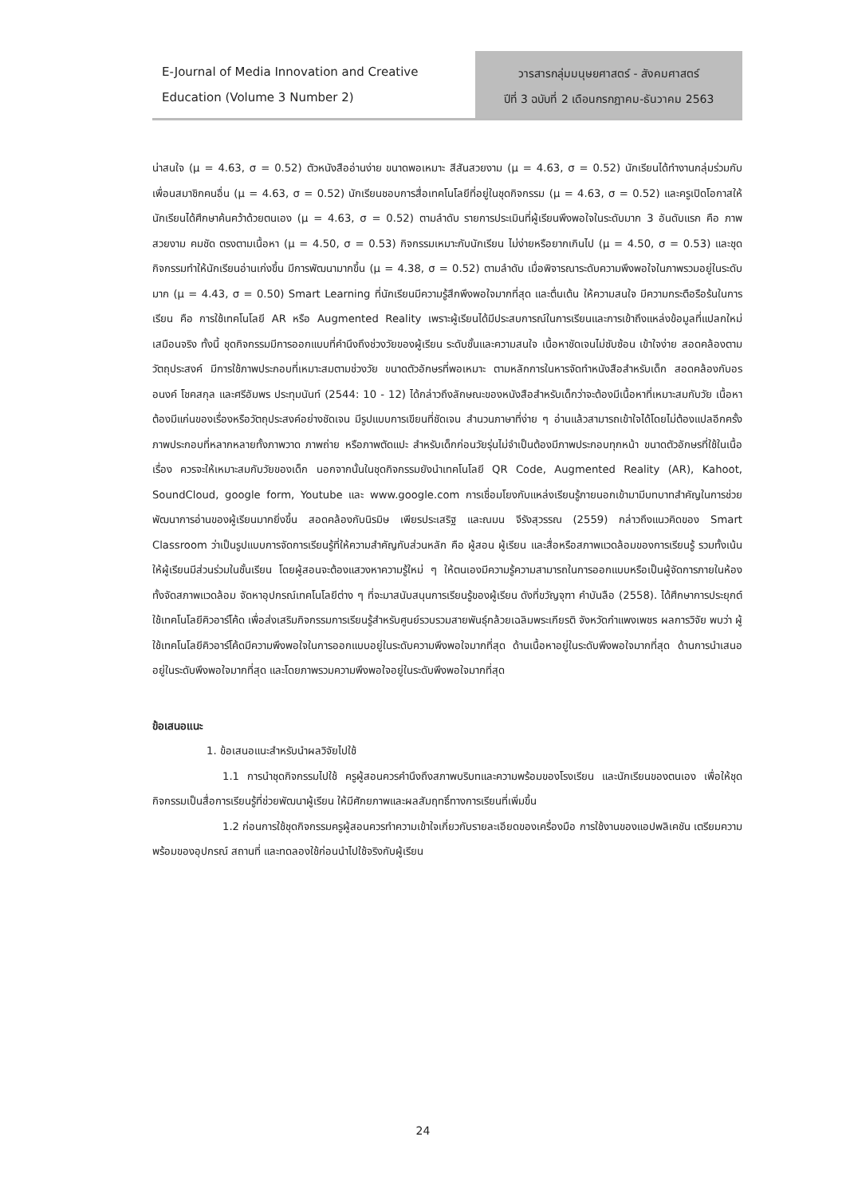E-Journal of Media Innovation and Creative
Education (Volume 3 Number 2)
วารสารกลุ่มมนุษยศาสตร์ - สังคมศาสตร์
ปีที่ 3 ฉบับที่ 2 เดือนกรกฎาคม-ธันวาคม 2563
น่าสนใจ (μ = 4.63, σ = 0.52) ตัวหนังสืออ่านง่าย ขนาดพอเหมาะ สีสันสวยงาม (μ = 4.63, σ = 0.52) นักเรียนได้ทำงานกลุ่มร่วมกับเพื่อนสมาชิกคนอื่น (μ = 4.63, σ = 0.52) นักเรียนชอบการสื่อเทคโนโลยีที่อยู่ในชุดกิจกรรม (μ = 4.63, σ = 0.52) และครูเปิดโอกาสให้นักเรียนได้ศึกษาค้นคว้าด้วยตนเอง (μ = 4.63, σ = 0.52) ตามลำดับ รายการประเมินที่ผู้เรียนพึงพอใจในระดับมาก 3 อันดับแรก คือ ภาพสวยงาม คมชัด ตรงตามเนื้อหา (μ = 4.50, σ = 0.53) กิจกรรมเหมาะกับนักเรียน ไม่ง่ายหรือยากเกินไป (μ = 4.50, σ = 0.53) และชุดกิจกรรมทำให้นักเรียนอ่านเก่งขึ้น มีการพัฒนามากขึ้น (μ = 4.38, σ = 0.52) ตามลำดับ เมื่อพิจารณาระดับความพึงพอใจในภาพรวมอยู่ในระดับมาก (μ = 4.43, σ = 0.50) Smart Learning ที่นักเรียนมีความรู้สึกพึงพอใจมากที่สุด และตื่นเต้น ให้ความสนใจ มีความกระตือรือร้นในการเรียน คือ การใช้เทคโนโลยี AR หรือ Augmented Reality เพราะผู้เรียนได้มีประสบการณ์ในการเรียนและการเข้าถึงแหล่งข้อมูลที่แปลกใหม่ เสมือนจริง ทั้งนี้ ชุดกิจกรรมมีการออกแบบที่คำนึงถึงช่วงวัยของผู้เรียน ระดับชั้นและความสนใจ เนื้อหาชัดเจนไม่ซับซ้อน เข้าใจง่าย สอดคล้องตามวัตถุประสงค์ มีการใช้ภาพประกอบที่เหมาะสมตามช่วงวัย ขนาดตัวอักษรที่พอเหมาะ ตามหลักการในหารจัดทำหนังสือสำหรับเด็ก สอดคล้องกับอรอนงค์ โชคสกุล และศรีอัมพร ประทุมนันท์ (2544: 10 - 12) ได้กล่าวถึงลักษณะของหนังสือสำหรับเด็กว่าจะต้องมีเนื้อหาที่เหมาะสมกับวัย เนื้อหาต้องมีแก่นของเรื่องหรือวัตถุประสงค์อย่างชัดเจน มีรูปแบบการเขียนที่ชัดเจน สำนวนภาษาที่ง่าย ๆ อ่านแล้วสามารถเข้าใจได้โดยไม่ต้องแปลอีกครั้ง ภาพประกอบที่หลากหลายทั้งภาพวาด ภาพถ่าย หรือภาพตัดแปะ สำหรับเด็กก่อนวัยรุ่นไม่จำเป็นต้องมีภาพประกอบทุกหน้า ขนาดตัวอักษรที่ใช้ในเนื้อเรื่อง ควรจะให้เหมาะสมกับวัยของเด็ก นอกจากนั้นในชุดกิจกรรมยังนำเทคโนโลยี QR Code, Augmented Reality (AR), Kahoot, SoundCloud, google form, Youtube และ www.google.com การเชื่อมโยงกับแหล่งเรียนรู้ภายนอกเข้ามามีบทบาทสำคัญในการช่วยพัฒนาการอ่านของผู้เรียนมากยิ่งขึ้น สอดคล้องกับนิรมิษ เพียรประเสริฐ และณมน จีรังสุวรรณ (2559) กล่าวถึงแนวคิดของ Smart Classroom ว่าเป็นรูปแบบการจัดการเรียนรู้ที่ให้ความสำคัญกับส่วนหลัก คือ ผู้สอน ผู้เรียน และสื่อหรือสภาพแวดล้อมของการเรียนรู้ รวมทั้งเน้นให้ผู้เรียนมีส่วนร่วมในชั้นเรียน โดยผู้สอนจะต้องแสวงหาความรู้ใหม่ ๆ ให้ตนเองมีความรู้ความสามารถในการออกแบบหรือเป็นผู้จัดการภายในห้อง ทั้งจัดสภาพแวดล้อม จัดหาอุปกรณ์เทคโนโลยีต่าง ๆ ที่จะมาสนับสนุนการเรียนรู้ของผู้เรียน ดังที่ขวัญจุฑา คำบันลือ (2558). ได้ศึกษาการประยุกต์ใช้เทคโนโลยีคิวอาร์โค้ด เพื่อส่งเสริมกิจกรรมการเรียนรู้สำหรับศูนย์รวบรวมสายพันธุ์กล้วยเฉลิมพระเกียรติ จังหวัดกำแพงเพชร ผลการวิจัย พบว่า ผู้ใช้เทคโนโลยีคิวอาร์โค้ดมีความพึงพอใจในการออกแบบอยู่ในระดับความพึงพอใจมากที่สุด ด้านเนื้อหาอยู่ในระดับพึงพอใจมากที่สุด ด้านการนำเสนออยู่ในระดับพึงพอใจมากที่สุด และโดยภาพรวมความพึงพอใจอยู่ในระดับพึงพอใจมากที่สุด
ข้อเสนอแนะ
1. ข้อเสนอแนะสำหรับนำผลวิจัยไปใช้
1.1 การนำชุดกิจกรรมไปใช้ ครูผู้สอนควรคำนึงถึงสภาพบริบทและความพร้อมของโรงเรียน และนักเรียนของตนเอง เพื่อให้ชุดกิจกรรมเป็นสื่อการเรียนรู้ที่ช่วยพัฒนาผู้เรียน ให้มีศักยภาพและผลสัมฤทธิ์ทางการเรียนที่เพิ่มขึ้น
1.2 ก่อนการใช้ชุดกิจกรรมครูผู้สอนควรทำความเข้าใจเกี่ยวกับรายละเอียดของเครื่องมือ การใช้งานของแอปพลิเคชัน เตรียมความพร้อมของอุปกรณ์ สถานที่ และทดลองใช้ก่อนนำไปใช้จริงกับผู้เรียน
24